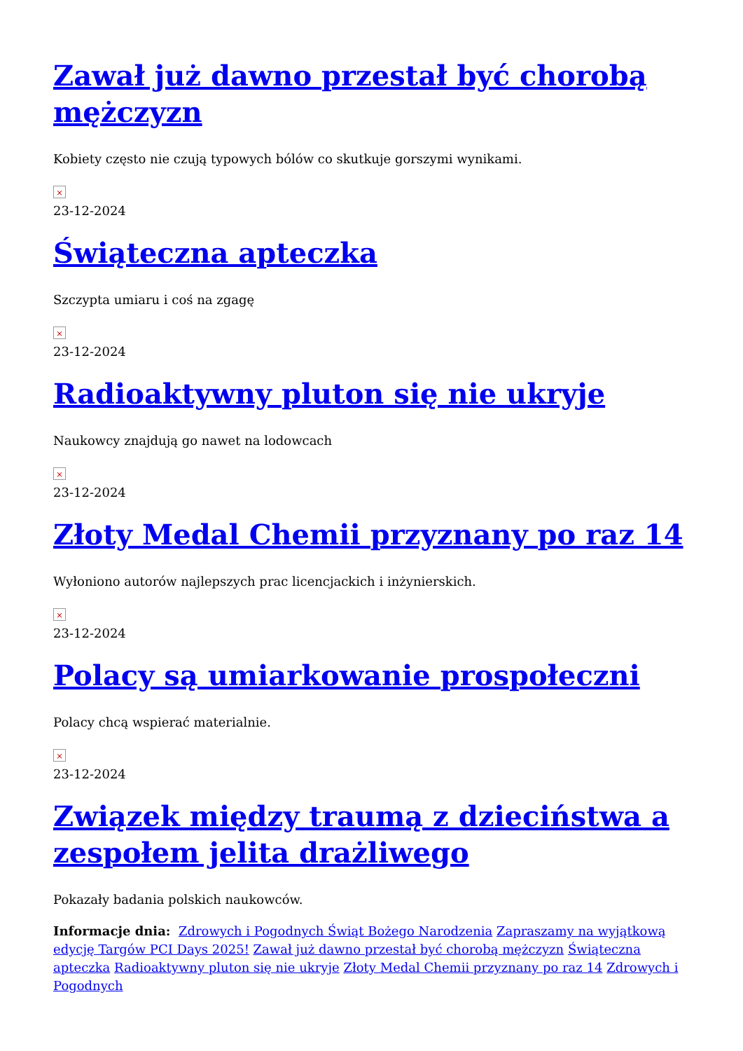Zawał już dawno przestał być chorobą mężczyzn
Kobiety często nie czują typowych bólów co skutkuje gorszymi wynikami.
×
23-12-2024
Świąteczna apteczka
Szczypta umiaru i coś na zgagę
×
23-12-2024
Radioaktywny pluton się nie ukryje
Naukowcy znajdują go nawet na lodowcach
×
23-12-2024
Złoty Medal Chemii przyznany po raz 14
Wyłoniono autorów najlepszych prac licencjackich i inżynierskich.
×
23-12-2024
Polacy są umiarkowanie prospołeczni
Polacy chcą wspierać materialnie.
×
23-12-2024
Związek między traumą z dzieciństwa a zespołem jelita drażliwego
Pokazały badania polskich naukowców.
Informacje dnia: Zdrowych i Pogodnych Świąt Bożego Narodzenia Zapraszamy na wyjątkową edycję Targów PCI Days 2025! Zawał już dawno przestał być chorobą mężczyzn Świąteczna apteczka Radioaktywny pluton się nie ukryje Złoty Medal Chemii przyznany po raz 14 Zdrowych i Pogodnych